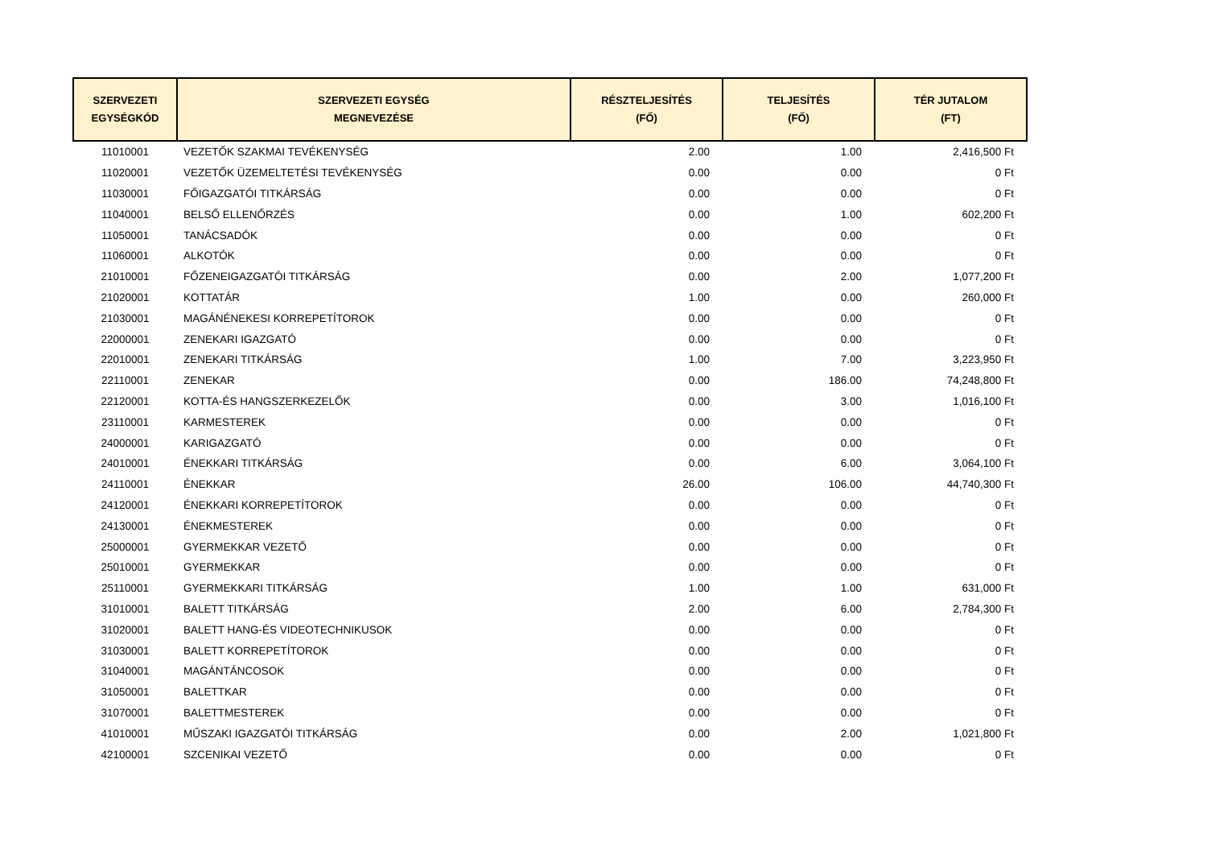| SZERVEZETI EGYSÉGKÓD | SZERVEZETI EGYSÉG MEGNEVEZÉSE | RÉSZTELJESÍTÉS (FŐ) | TELJESÍTÉS (FŐ) | TÉR JUTALOM (FT) |
| --- | --- | --- | --- | --- |
| 11010001 | VEZETŐK SZAKMAI TEVÉKENYSÉG | 2.00 | 1.00 | 2,416,500 Ft |
| 11020001 | VEZETŐK ÜZEMELTETÉSI TEVÉKENYSÉG | 0.00 | 0.00 | 0 Ft |
| 11030001 | FŐIGAZGATÓI TITKÁRSÁG | 0.00 | 0.00 | 0 Ft |
| 11040001 | BELSŐ ELLENŐRZÉS | 0.00 | 1.00 | 602,200 Ft |
| 11050001 | TANÁCSADÓK | 0.00 | 0.00 | 0 Ft |
| 11060001 | ALKOTÓK | 0.00 | 0.00 | 0 Ft |
| 21010001 | FŐZENEIGAZGATÓI TITKÁRSÁG | 0.00 | 2.00 | 1,077,200 Ft |
| 21020001 | KOTTATÁR | 1.00 | 0.00 | 260,000 Ft |
| 21030001 | MAGÁNÉNEKESI KORREPETÍTOROK | 0.00 | 0.00 | 0 Ft |
| 22000001 | ZENEKARI IGAZGATÓ | 0.00 | 0.00 | 0 Ft |
| 22010001 | ZENEKARI TITKÁRSÁG | 1.00 | 7.00 | 3,223,950 Ft |
| 22110001 | ZENEKAR | 0.00 | 186.00 | 74,248,800 Ft |
| 22120001 | KOTTA-ÉS HANGSZERKEZELŐK | 0.00 | 3.00 | 1,016,100 Ft |
| 23110001 | KARMESTEREK | 0.00 | 0.00 | 0 Ft |
| 24000001 | KARIGAZGATÓ | 0.00 | 0.00 | 0 Ft |
| 24010001 | ÉNEKKARI TITKÁRSÁG | 0.00 | 6.00 | 3,064,100 Ft |
| 24110001 | ÉNEKKAR | 26.00 | 106.00 | 44,740,300 Ft |
| 24120001 | ÉNEKKARI KORREPETÍTOROK | 0.00 | 0.00 | 0 Ft |
| 24130001 | ÉNEKMESTEREK | 0.00 | 0.00 | 0 Ft |
| 25000001 | GYERMEKKAR VEZETŐ | 0.00 | 0.00 | 0 Ft |
| 25010001 | GYERMEKKAR | 0.00 | 0.00 | 0 Ft |
| 25110001 | GYERMEKKARI TITKÁRSÁG | 1.00 | 1.00 | 631,000 Ft |
| 31010001 | BALETT TITKÁRSÁG | 2.00 | 6.00 | 2,784,300 Ft |
| 31020001 | BALETT HANG-ÉS VIDEOTECHNIKUSOK | 0.00 | 0.00 | 0 Ft |
| 31030001 | BALETT KORREPETÍTOROK | 0.00 | 0.00 | 0 Ft |
| 31040001 | MAGÁNTÁNCOSOK | 0.00 | 0.00 | 0 Ft |
| 31050001 | BALETTKAR | 0.00 | 0.00 | 0 Ft |
| 31070001 | BALETTMESTEREK | 0.00 | 0.00 | 0 Ft |
| 41010001 | MŰSZAKI IGAZGATÓI TITKÁRSÁG | 0.00 | 2.00 | 1,021,800 Ft |
| 42100001 | SZCENIKAI VEZETŐ | 0.00 | 0.00 | 0 Ft |